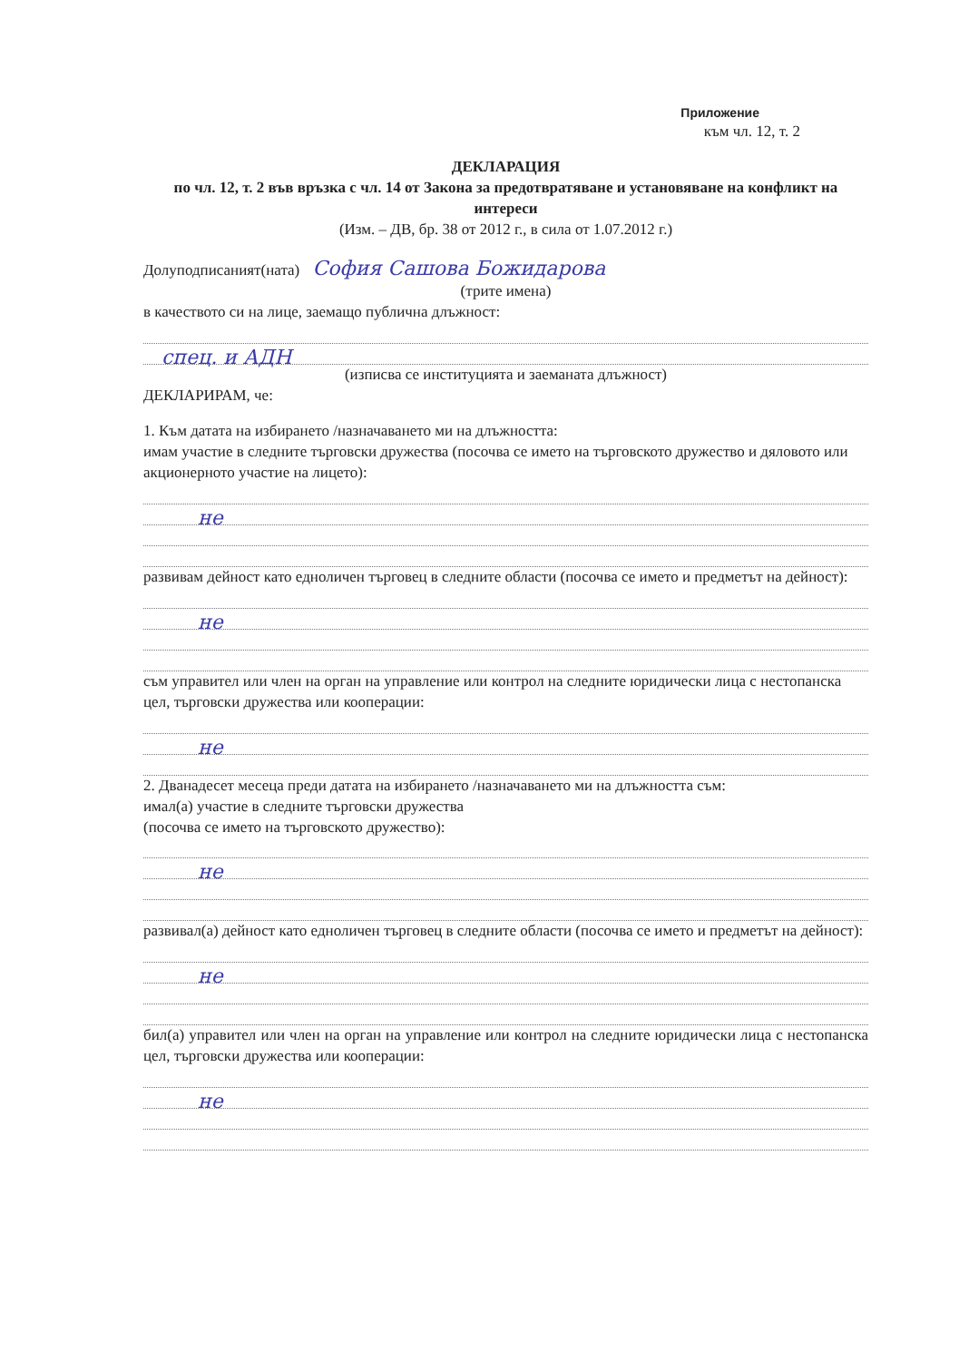Приложение
към чл. 12, т. 2
ДЕКЛАРАЦИЯ
по чл. 12, т. 2 във връзка с чл. 14 от Закона за предотвратяване и установяване на конфликт на интереси
(Изм. – ДВ, бр. 38 от 2012 г., в сила от 1.07.2012 г.)
Долуподписаният(ната) София Сашова Божидарова
(трите имена)
в качеството си на лице, заемащо публична длъжност:
спец. и АДН
(изписва се институцията и заеманата длъжност)
ДЕКЛАРИРАМ, че:
1. Към датата на избирането /назначаването ми на длъжността:
имам участие в следните търговски дружества (посочва се името на търговското дружество и дяловото или акционерното участие на лицето):
не
развивам дейност като едноличен търговец в следните области (посочва се името и предметът на дейност):
не
съм управител или член на орган на управление или контрол на следните юридически лица с нестопанска цел, търговски дружества или кооперации:
не
2. Дванадесет месеца преди датата на избирането /назначаването ми на длъжността съм:
имал(а) участие в следните търговски дружества
(посочва се името на търговското дружество):
не
развивал(а) дейност като едноличен търговец в следните области (посочва се името и предметът на дейност):
не
бил(а) управител или член на орган на управление или контрол на следните юридически лица с нестопанска цел, търговски дружества или кооперации:
не